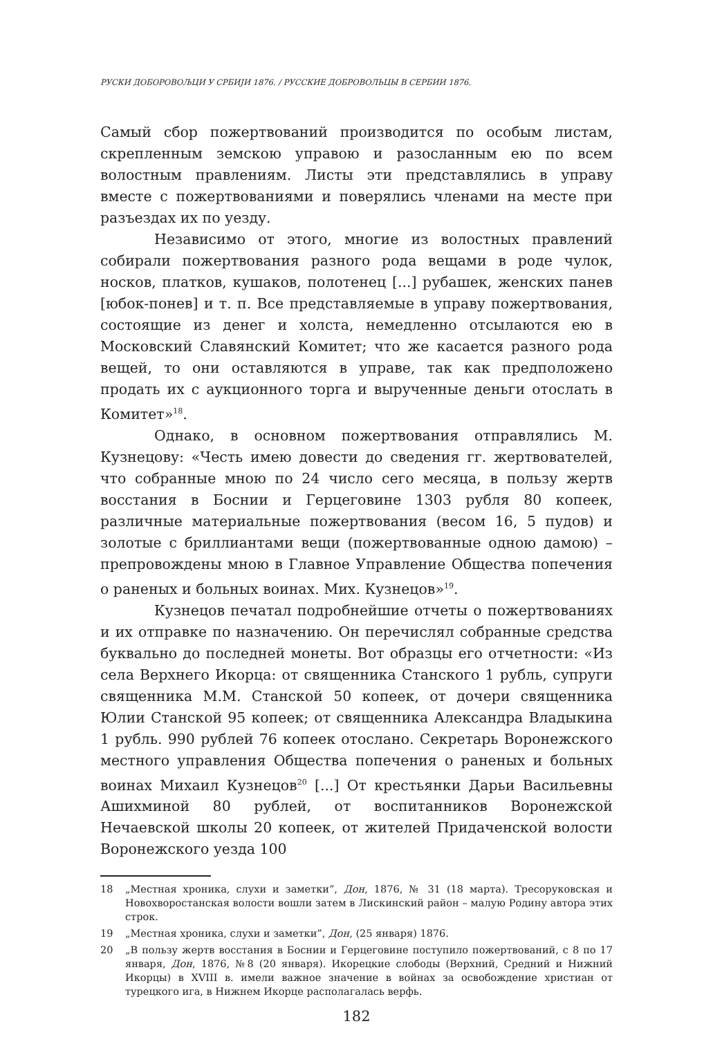РУСКИ ДОБОРОВОЉЦИ У СРБИЈИ 1876. / РУССКИЕ ДОБРОВОЛЬЦЫ В СЕРБИИ 1876.
Самый сбор пожертвований производится по особым листам, скрепленным земскою управою и разосланным ею по всем волостным правлениям. Листы эти представлялись в управу вместе с пожертвованиями и поверялись членами на месте при разъездах их по уезду.
Независимо от этого, многие из волостных правлений собирали пожертвования разного рода вещами в роде чулок, носков, платков, кушаков, полотенец [...] рубашек, женских панев [юбок-понев] и т. п. Все представляемые в управу пожертвования, состоящие из денег и холста, немедленно отсылаются ею в Московский Славянский Комитет; что же касается разного рода вещей, то они оставляются в управе, так как предположено продать их с аукционного торга и вырученные деньги отослать в Комитет»<sup>18</sup>.
Однако, в основном пожертвования отправлялись М. Кузнецову: «Честь имею довести до сведения гг. жертвователей, что собранные мною по 24 число сего месяца, в пользу жертв восстания в Боснии и Герцеговине 1303 рубля 80 копеек, различные материальные пожертвования (весом 16, 5 пудов) и золотые с бриллиантами вещи (пожертвованные одною дамою) – препровождены мною в Главное Управление Общества попечения о раненых и больных воинах. Мих. Кузнецов»<sup>19</sup>.
Кузнецов печатал подробнейшие отчеты о пожертвованиях и их отправке по назначению. Он перечислял собранные средства буквально до последней монеты. Вот образцы его отчетности: «Из села Верхнего Икорца: от священника Станского 1 рубль, супруги священника М.М. Станской 50 копеек, от дочери священника Юлии Станской 95 копеек; от священника Александра Владыкина 1 рубль. 990 рублей 76 копеек отослано. Секретарь Воронежского местного управления Общества попечения о раненых и больных воинах Михаил Кузнецов<sup>20</sup> [...] От крестьянки Дарьи Васильевны Ашихминой 80 рублей, от воспитанников Воронежской Нечаевской школы 20 копеек, от жителей Придаченской волости Воронежского уезда 100
18 „Местная хроника, слухи и заметки”, Дон, 1876, № 31 (18 марта). Тресоруковская и Новохворостанская волости вошли затем в Лискинский район – малую Родину автора этих строк.
19 „Местная хроника, слухи и заметки”, Дон, (25 января) 1876.
20 „В пользу жертв восстания в Боснии и Герцеговине поступило пожертвований, с 8 по 17 января, Дон, 1876, №8 (20 января). Икорецкие слободы (Верхний, Средний и Нижний Икорцы) в XVIII в. имели важное значение в войнах за освобождение христиан от турецкого ига, в Нижнем Икорце располагалась верфь.
182